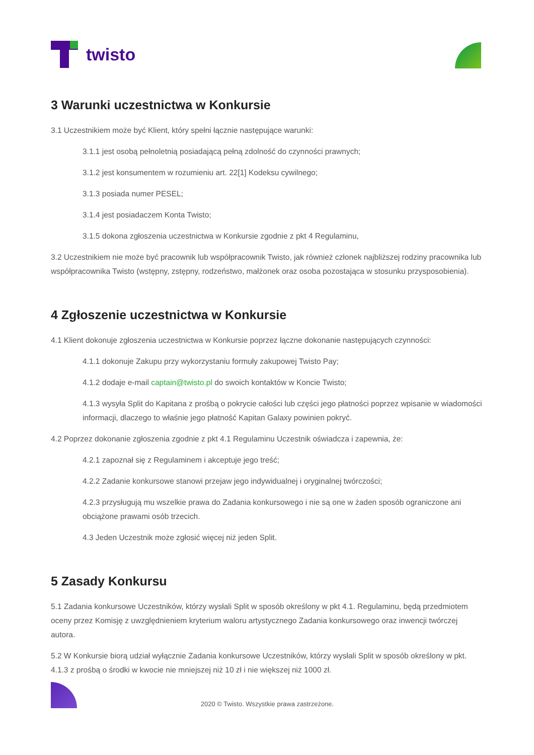twisto
3 Warunki uczestnictwa w Konkursie
3.1 Uczestnikiem może być Klient, który spełni łącznie następujące warunki:
3.1.1 jest osobą pełnoletnią posiadającą pełną zdolność do czynności prawnych;
3.1.2 jest konsumentem w rozumieniu art. 22[1] Kodeksu cywilnego;
3.1.3 posiada numer PESEL;
3.1.4 jest posiadaczem Konta Twisto;
3.1.5 dokona zgłoszenia uczestnictwa w Konkursie zgodnie z pkt 4 Regulaminu,
3.2 Uczestnikiem nie może być pracownik lub współpracownik Twisto, jak również członek najbliższej rodziny pracownika lub współpracownika Twisto (wstępny, zstępny, rodzeństwo, małżonek oraz osoba pozostająca w stosunku przysposobienia).
4 Zgłoszenie uczestnictwa w Konkursie
4.1 Klient dokonuje zgłoszenia uczestnictwa w Konkursie poprzez łączne dokonanie następujących czynności:
4.1.1 dokonuje Zakupu przy wykorzystaniu formuły zakupowej Twisto Pay;
4.1.2 dodaje e-mail captain@twisto.pl do swoich kontaktów w Koncie Twisto;
4.1.3 wysyła Split do Kapitana z prośbą o pokrycie całości lub części jego płatności poprzez wpisanie w wiadomości informacji, dlaczego to właśnie jego płatność Kapitan Galaxy powinien pokryć.
4.2 Poprzez dokonanie zgłoszenia zgodnie z pkt 4.1 Regulaminu Uczestnik oświadcza i zapewnia, że:
4.2.1 zapoznał się z Regulaminem i akceptuje jego treść;
4.2.2 Zadanie konkursowe stanowi przejaw jego indywidualnej i oryginalnej twórczości;
4.2.3 przysługują mu wszelkie prawa do Zadania konkursowego i nie są one w żaden sposób ograniczone ani obciążone prawami osób trzecich.
4.3 Jeden Uczestnik może zgłosić więcej niż jeden Split.
5 Zasady Konkursu
5.1 Zadania konkursowe Uczestników, którzy wysłali Split w sposób określony w pkt 4.1. Regulaminu, będą przedmiotem oceny przez Komisję z uwzględnieniem kryterium waloru artystycznego Zadania konkursowego oraz inwencji twórczej autora.
5.2 W Konkursie biorą udział wyłącznie Zadania konkursowe Uczestników, którzy wysłali Split w sposób określony w pkt. 4.1.3 z prośbą o środki w kwocie nie mniejszej niż 10 zł i nie większej niż 1000 zł.
2020 © Twisto. Wszystkie prawa zastrzeżone.